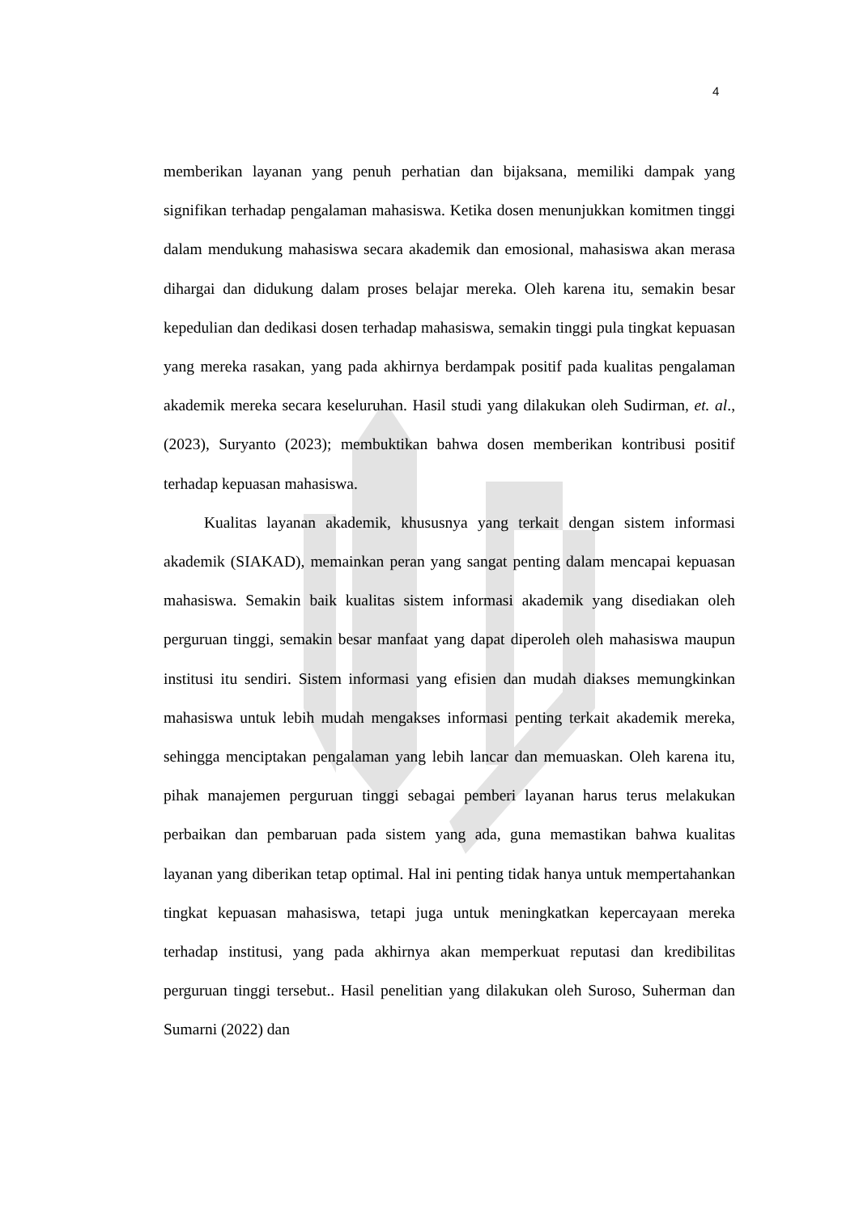4
memberikan layanan yang penuh perhatian dan bijaksana, memiliki dampak yang signifikan terhadap pengalaman mahasiswa. Ketika dosen menunjukkan komitmen tinggi dalam mendukung mahasiswa secara akademik dan emosional, mahasiswa akan merasa dihargai dan didukung dalam proses belajar mereka. Oleh karena itu, semakin besar kepedulian dan dedikasi dosen terhadap mahasiswa, semakin tinggi pula tingkat kepuasan yang mereka rasakan, yang pada akhirnya berdampak positif pada kualitas pengalaman akademik mereka secara keseluruhan. Hasil studi yang dilakukan oleh Sudirman, et. al., (2023), Suryanto (2023); membuktikan bahwa dosen memberikan kontribusi positif terhadap kepuasan mahasiswa.
Kualitas layanan akademik, khususnya yang terkait dengan sistem informasi akademik (SIAKAD), memainkan peran yang sangat penting dalam mencapai kepuasan mahasiswa. Semakin baik kualitas sistem informasi akademik yang disediakan oleh perguruan tinggi, semakin besar manfaat yang dapat diperoleh oleh mahasiswa maupun institusi itu sendiri. Sistem informasi yang efisien dan mudah diakses memungkinkan mahasiswa untuk lebih mudah mengakses informasi penting terkait akademik mereka, sehingga menciptakan pengalaman yang lebih lancar dan memuaskan. Oleh karena itu, pihak manajemen perguruan tinggi sebagai pemberi layanan harus terus melakukan perbaikan dan pembaruan pada sistem yang ada, guna memastikan bahwa kualitas layanan yang diberikan tetap optimal. Hal ini penting tidak hanya untuk mempertahankan tingkat kepuasan mahasiswa, tetapi juga untuk meningkatkan kepercayaan mereka terhadap institusi, yang pada akhirnya akan memperkuat reputasi dan kredibilitas perguruan tinggi tersebut.. Hasil penelitian yang dilakukan oleh Suroso, Suherman dan Sumarni (2022) dan